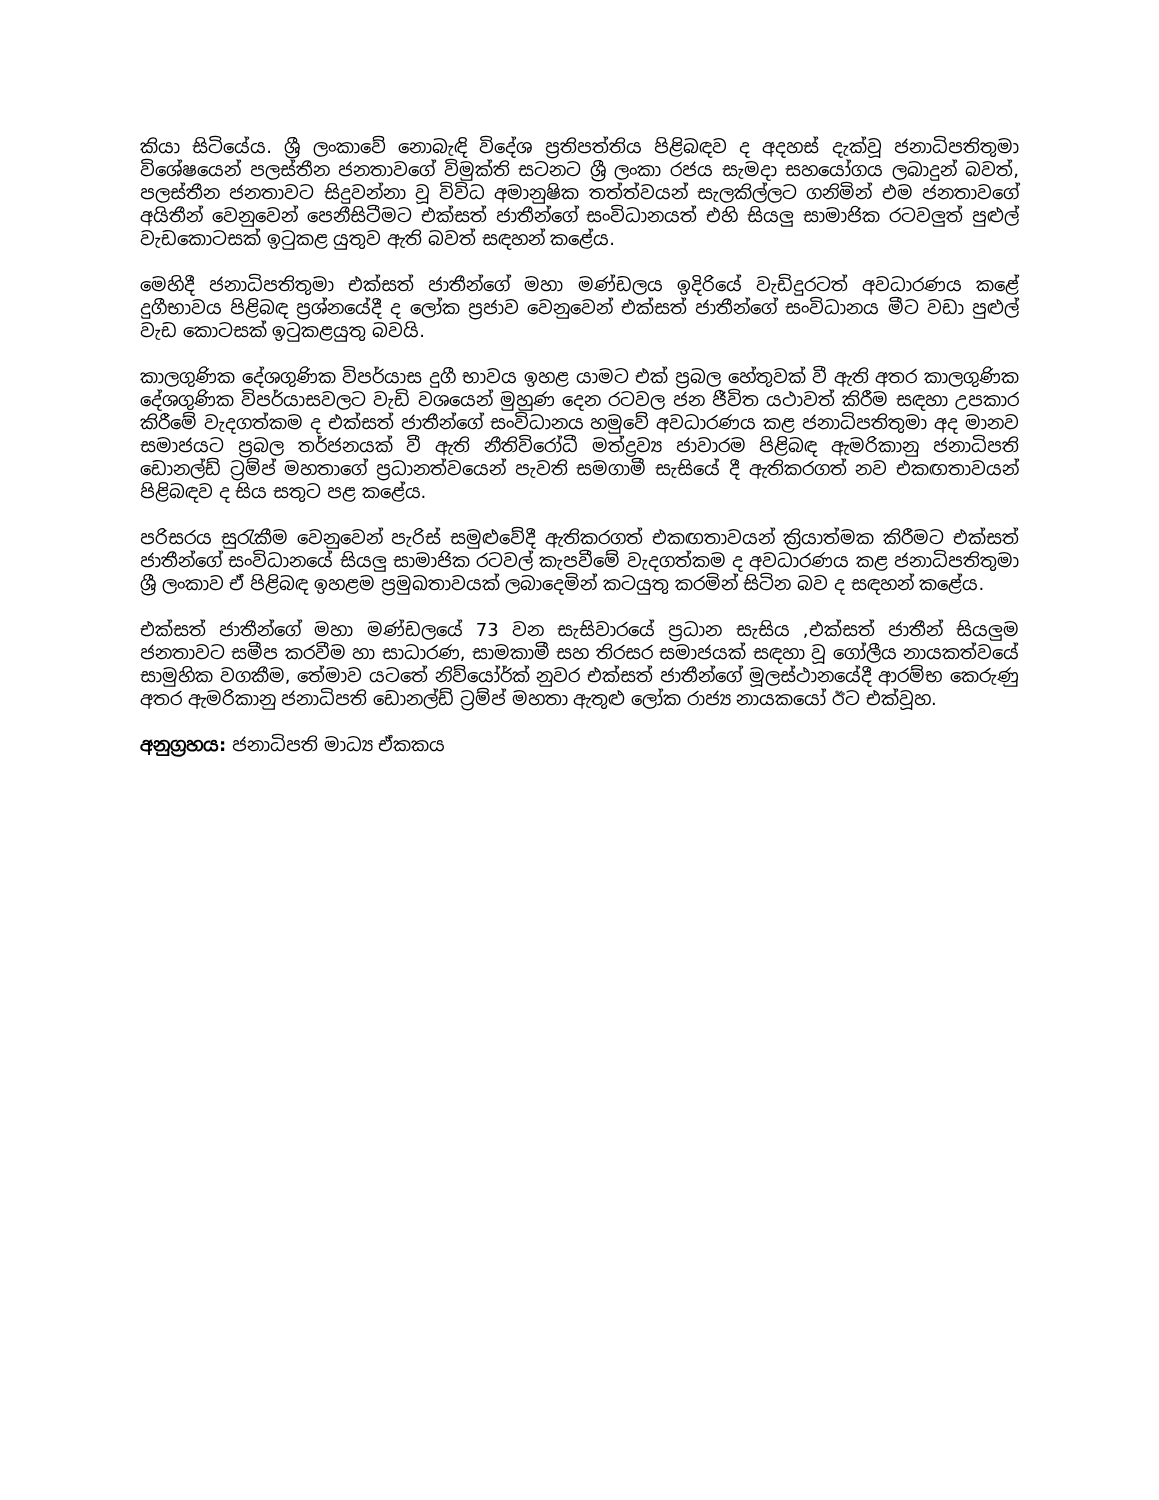කියා සිටියේය. ශ්‍රී ලංකාවේ නොබැඳි විදේශ ප්‍රතිපත්තිය පිළිබඳව ද අදහස් දැක්වූ ජනාධිපතිතුමා විශේෂයෙන් පලස්තීන ජනතාවගේ විමුක්ති සටනට ශ්‍රී ලංකා රජය සැමදා සහයෝගය ලබාදුන් බවත්, පලස්තීන ජනතාවට සිදුවන්නා වූ විවිධ අමානුෂික තත්ත්වයන් සැලකිල්ලට ගනිමින් එම ජනතාවගේ අයිතීන් වෙනුවෙන් පෙනීසිටීමට එක්සත් ජාතීන්ගේ සංවිධානයත් එහි සියලු සාමාජික රටවලුත් පුළුල් වැඩකොටසක් ඉටුකළ යුතුව ඇති බවත් සඳහන් කළේය.
මෙහිදී ජනාධිපතිතුමා එක්සත් ජාතීන්ගේ මහා මණ්ඩලය ඉදිරියේ වැඩිදුරටත් අවධාරණය කළේ දුගීභාවය පිළිබඳ ප්‍රශ්නයේදී ද ලෝක ප්‍රජාව වෙනුවෙන් එක්සත් ජාතීන්ගේ සංවිධානය මීට වඩා පුළුල් වැඩ කොටසක් ඉටුකළයුතු බවයි.
කාලගුණික දේශගුණික විපර්යාස දුගී භාවය ඉහළ යාමට එක් ප්‍රබල හේතුවක් වී ඇති අතර කාලගුණික දේශගුණික විපර්යාසවලට වැඩි වශයෙන් මුහුණ දෙන රටවල ජන ජීවිත යථාවත් කිරීම සඳහා උපකාර කිරීමේ වැදගත්කම ද එක්සත් ජාතීන්ගේ සංවිධානය හමුවේ අවධාරණය කළ ජනාධිපතිතුමා අද මානව සමාජයට ප්‍රබල තර්ජනයක් වී ඇති නීතිවිරෝධී මත්ද්‍රව්‍ය ජාවාරම පිළිබඳ ඇමරිකානු ජනාධිපති ඩොනල්ඩ් ට්‍රම්ප් මහතාගේ ප්‍රධානත්වයෙන් පැවති සමගාමී සැසියේ දී ඇතිකරගත් නව එකඟතාවයන් පිළිබඳව ද සිය සතුට පළ කළේය.
පරිසරය සුරැකීම වෙනුවෙන් පැරිස් සමුළුවේදී ඇතිකරගත් එකඟතාවයන් ක්‍රියාත්මක කිරීමට එක්සත් ජාතීන්ගේ සංවිධානයේ සියලු සාමාජික රටවල් කැපවීමේ වැදගත්කම ද අවධාරණය කළ ජනාධිපතිතුමා ශ්‍රී ලංකාව ඒ පිළිබඳ ඉහළම ප්‍රමුඛතාවයක් ලබාදෙමින් කටයුතු කරමින් සිටින බව ද සඳහන් කළේය.
එක්සත් ජාතීන්ගේ මහා මණ්ඩලයේ 73 වන සැසිවාරයේ ප්‍රධාන සැසිය ,එක්සත් ජාතීන් සියලුම ජනතාවට සමීප කරවීම හා සාධාරණ, සාමකාමී සහ තිරසර සමාජයක් සඳහා වූ ගෝලීය නායකත්වයේ සාමුහික වගකීම, තේමාව යටතේ නිව්යෝර්ක් නුවර එක්සත් ජාතීන්ගේ මූලස්ථානයේදී ආරම්භ කෙරුණු අතර ඇමරිකානු ජනාධිපති ඩොනල්ඩ් ට්‍රම්ප් මහතා ඇතුළු ලෝක රාජ්‍ය නායකයෝ ඊට එක්වූහ.
අනුග්‍රහය: ජනාධිපති මාධ්‍ය ඒකකය